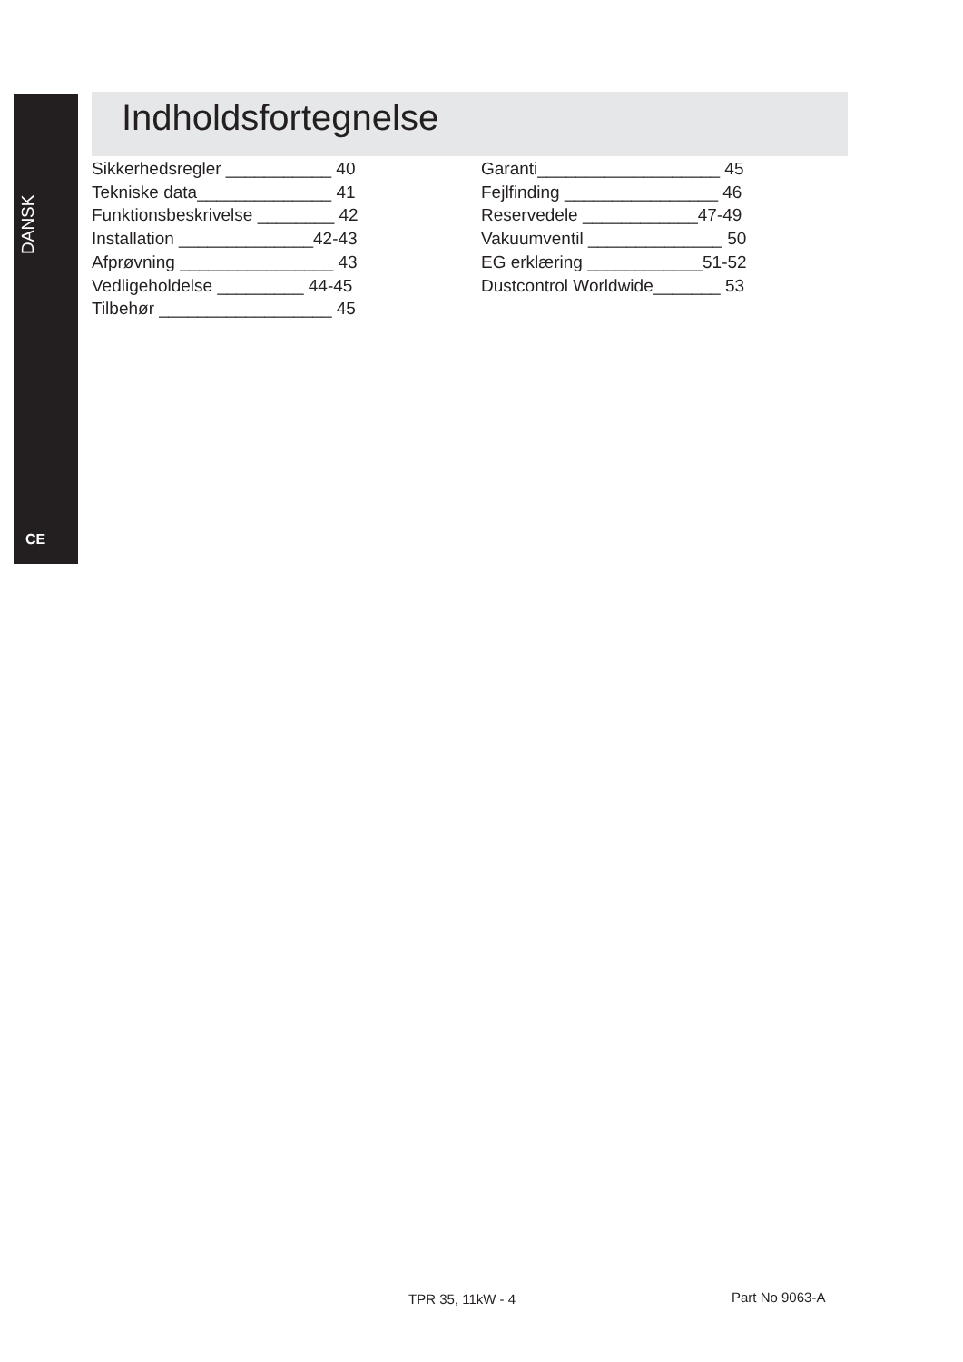DANSK
CE
Indholdsfortegnelse
Sikkerhedsregler ___________ 40 Tekniske data______________ 41 Funktionsbeskrivelse ________ 42 Installation ______________42-43 Afprøvning ________________ 43 Vedligeholdelse _________ 44-45 Tilbehør __________________ 45
Garanti___________________ 45 Fejlfinding ________________ 46 Reservedele ____________47-49 Vakuumventil ______________ 50 EG erklæring ____________51-52 Dustcontrol Worldwide_______ 53
TPR 35, 11kW - 4 Part No 9063-A